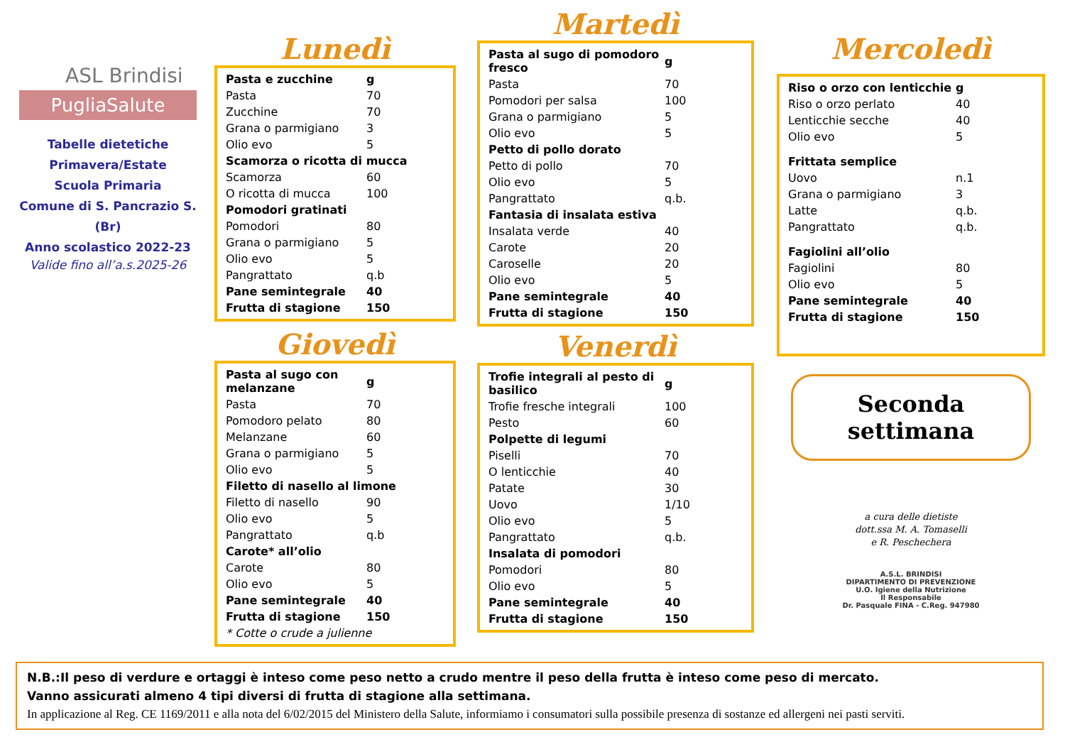ASL Brindisi
PugliaSalute
Tabelle dietetiche
Primavera/Estate
Scuola Primaria
Comune di S. Pancrazio S. (Br)
Anno scolastico 2022-23
Valide fino all’a.s.2025-26
Lunedì
| Pasta e zucchine | g |
| Pasta | 70 |
| Zucchine | 70 |
| Grana o parmigiano | 3 |
| Olio evo | 5 |
| Scamorza o ricotta di mucca | |
| Scamorza | 60 |
| O ricotta di mucca | 100 |
| Pomodori gratinati | |
| Pomodori | 80 |
| Grana o parmigiano | 5 |
| Olio evo | 5 |
| Pangrattato | q.b |
| Pane semintegrale | 40 |
| Frutta di stagione | 150 |
Giovedì
| Pasta al sugo con melanzane | g |
| Pasta | 70 |
| Pomodoro pelato | 80 |
| Melanzane | 60 |
| Grana o parmigiano | 5 |
| Olio evo | 5 |
| Filetto di nasello al limone | |
| Filetto di nasello | 90 |
| Olio evo | 5 |
| Pangrattato | q.b |
| Carote* all’olio | |
| Carote | 80 |
| Olio evo | 5 |
| Pane semintegrale | 40 |
| Frutta di stagione | 150 |
| * Cotte o crude a julienne | |
Martedì
| Pasta al sugo di pomodoro fresco | g |
| Pasta | 70 |
| Pomodori per salsa | 100 |
| Grana o parmigiano | 5 |
| Olio evo | 5 |
| Petto di pollo dorato | |
| Petto di pollo | 70 |
| Olio evo | 5 |
| Pangrattato | q.b. |
| Fantasia di insalata estiva | |
| Insalata verde | 40 |
| Carote | 20 |
| Caroselle | 20 |
| Olio evo | 5 |
| Pane semintegrale | 40 |
| Frutta di stagione | 150 |
Venerdì
| Trofie integrali al pesto di basilico | g |
| Trofie fresche integrali | 100 |
| Pesto | 60 |
| Polpette di legumi | |
| Piselli | 70 |
| O lenticchie | 40 |
| Patate | 30 |
| Uovo | 1/10 |
| Olio evo | 5 |
| Pangrattato | q.b. |
| Insalata di pomodori | |
| Pomodori | 80 |
| Olio evo | 5 |
| Pane semintegrale | 40 |
| Frutta di stagione | 150 |
Mercoledì
| Riso o orzo con lenticchie | g |
| Riso o orzo perlato | 40 |
| Lenticchie secche | 40 |
| Olio evo | 5 |
| Frittata semplice | |
| Uovo | n.1 |
| Grana o parmigiano | 3 |
| Latte | q.b. |
| Pangrattato | q.b. |
| Fagiolini all’olio | |
| Fagiolini | 80 |
| Olio evo | 5 |
| Pane semintegrale | 40 |
| Frutta di stagione | 150 |
Seconda
settimana
a cura delle dietiste
dott.ssa M. A. Tomaselli
e R. Peschechera
A.S.L. BRINDISI
DIPARTIMENTO DI PREVENZIONE
U.O. Igiene della Nutrizione
Il Responsabile
Dr. Pasquale FINA - C.Reg. 947980
N.B.:Il peso di verdure e ortaggi è inteso come peso netto a crudo mentre il peso della frutta è inteso come peso di mercato.
Vanno assicurati almeno 4 tipi diversi di frutta di stagione alla settimana.
In applicazione al Reg. CE 1169/2011 e alla nota del 6/02/2015 del Ministero della Salute, informiamo i consumatori sulla possibile presenza di sostanze ed allergeni nei pasti serviti.